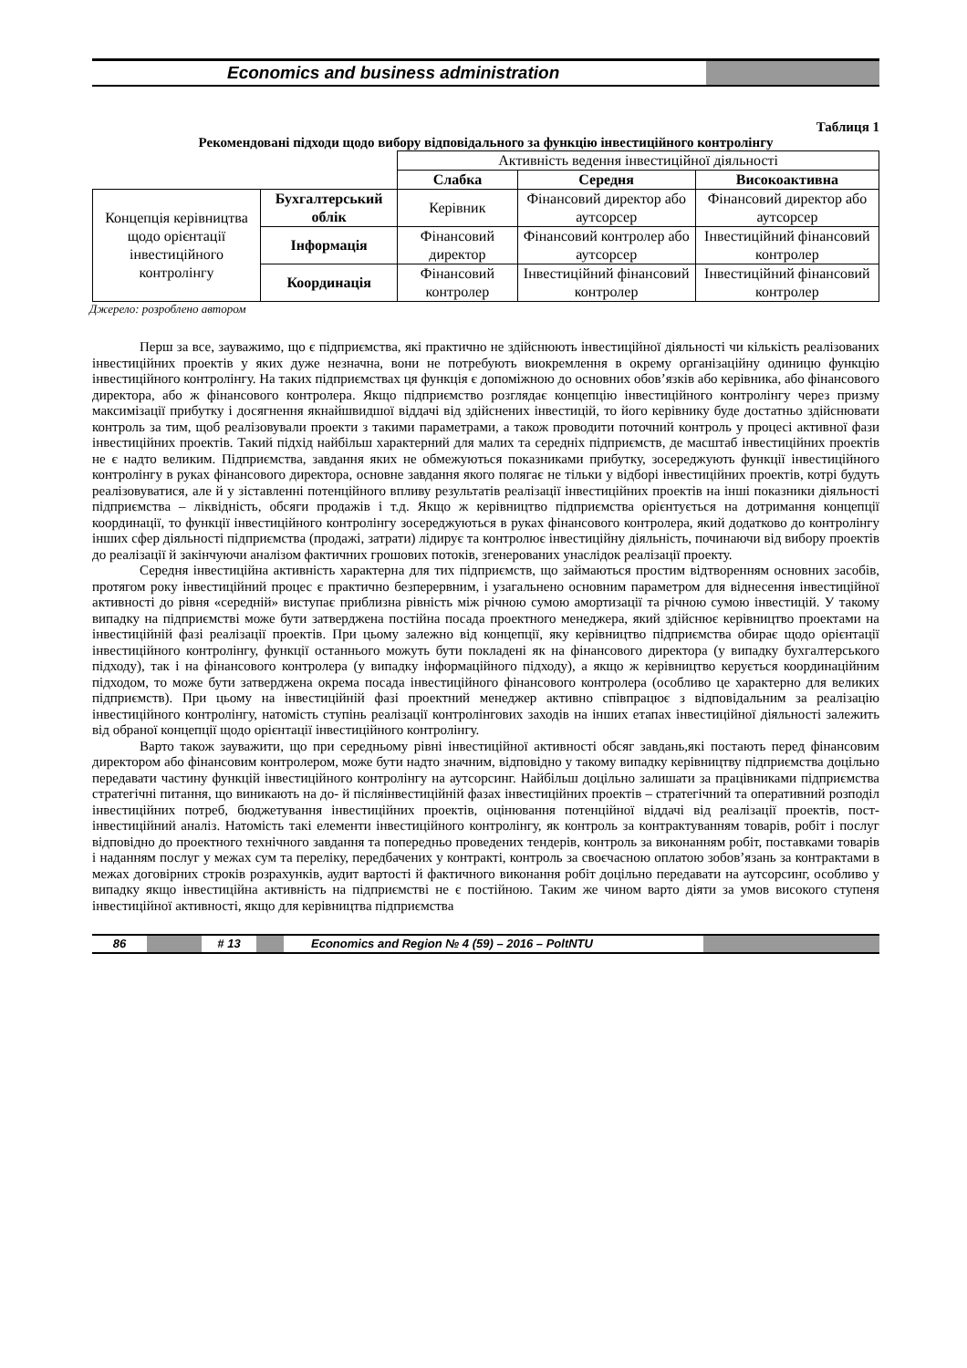Economics and business administration
Таблиця 1
Рекомендовані підходи щодо вибору відповідального за функцію інвестиційного контролінгу
| | | Активність ведення інвестиційної діяльності | | |
| | | Слабка | Середня | Високоактивна |
| Концепція керівництва щодо орієнтації інвестиційного контролінгу | Бухгалтерський облік | Керівник | Фінансовий директор або аутсорсер | Фінансовий директор або аутсорсер |
| | Інформація | Фінансовий директор | Фінансовий контролер або аутсорсер | Інвестиційний фінансовий контролер |
| | Координація | Фінансовий контролер | Інвестиційний фінансовий контролер | Інвестиційний фінансовий контролер |
Джерело: розроблено автором
Перш за все, зауважимо, що є підприємства, які практично не здійснюють інвестиційної діяльності чи кількість реалізованих інвестиційних проектів у яких дуже незначна, вони не потребують виокремлення в окрему організаційну одиницю функцію інвестиційного контролінгу. На таких підприємствах ця функція є допоміжною до основних обов’язків або керівника, або фінансового директора, або ж фінансового контролера. Якщо підприємство розглядає концепцію інвестиційного контролінгу через призму максимізації прибутку і досягнення якнайшвидшої віддачі від здійснених інвестицій, то його керівнику буде достатньо здійснювати контроль за тим, щоб реалізовували проекти з такими параметрами, а також проводити поточний контроль у процесі активної фази інвестиційних проектів. Такий підхід найбільш характерний для малих та середніх підприємств, де масштаб інвестиційних проектів не є надто великим. Підприємства, завдання яких не обмежуються показниками прибутку, зосереджують функції інвестиційного контролінгу в руках фінансового директора, основне завдання якого полягає не тільки у відборі інвестиційних проектів, котрі будуть реалізовуватися, але й у зіставленні потенційного впливу результатів реалізації інвестиційних проектів на інші показники діяльності підприємства – ліквідність, обсяги продажів і т.д. Якщо ж керівництво підприємства орієнтується на дотримання концепції координації, то функції інвестиційного контролінгу зосереджуються в руках фінансового контролера, який додатково до контролінгу інших сфер діяльності підприємства (продажі, затрати) лідирує та контролює інвестиційну діяльність, починаючи від вибору проектів до реалізації й закінчуючи аналізом фактичних грошових потоків, згенерованих унаслідок реалізації проекту.
Середня інвестиційна активність характерна для тих підприємств, що займаються простим відтворенням основних засобів, протягом року інвестиційний процес є практично безперервним, і узагальнено основним параметром для віднесення інвестиційної активності до рівня «середній» виступає приблизна рівність між річною сумою амортизації та річною сумою інвестицій. У такому випадку на підприємстві може бути затверджена постійна посада проектного менеджера, який здійснює керівництво проектами на інвестиційній фазі реалізації проектів. При цьому залежно від концепції, яку керівництво підприємства обирає щодо орієнтації інвестиційного контролінгу, функції останнього можуть бути покладені як на фінансового директора (у випадку бухгалтерського підходу), так і на фінансового контролера (у випадку інформаційного підходу), а якщо ж керівництво керується координаційним підходом, то може бути затверджена окрема посада інвестиційного фінансового контролера (особливо це характерно для великих підприємств). При цьому на інвестиційній фазі проектний менеджер активно співпрацює з відповідальним за реалізацію інвестиційного контролінгу, натомість ступінь реалізації контролінгових заходів на інших етапах інвестиційної діяльності залежить від обраної концепції щодо орієнтації інвестиційного контролінгу.
Варто також зауважити, що при середньому рівні інвестиційної активності обсяг завдань,які постають перед фінансовим директором або фінансовим контролером, може бути надто значним, відповідно у такому випадку керівництву підприємства доцільно передавати частину функцій інвестиційного контролінгу на аутсорсинг. Найбільш доцільно залишати за працівниками підприємства стратегічні питання, що виникають на до- й післяінвестиційній фазах інвестиційних проектів – стратегічний та оперативний розподіл інвестиційних потреб, бюджетування інвестиційних проектів, оцінювання потенційної віддачі від реалізації проектів, пост-інвестиційний аналіз. Натомість такі елементи інвестиційного контролінгу, як контроль за контрактуванням товарів, робіт і послуг відповідно до проектного технічного завдання та попередньо проведених тендерів, контроль за виконанням робіт, поставками товарів і наданням послуг у межах сум та переліку, передбачених у контракті, контроль за своєчасною оплатою зобов’язань за контрактами в межах договірних строків розрахунків, аудит вартості й фактичного виконання робіт доцільно передавати на аутсорсинг, особливо у випадку якщо інвестиційна активність на підприємстві не є постійною. Таким же чином варто діяти за умов високого ступеня інвестиційної активності, якщо для керівництва підприємства
86 # 13 Economics and Region № 4 (59) – 2016 – PoltNTU